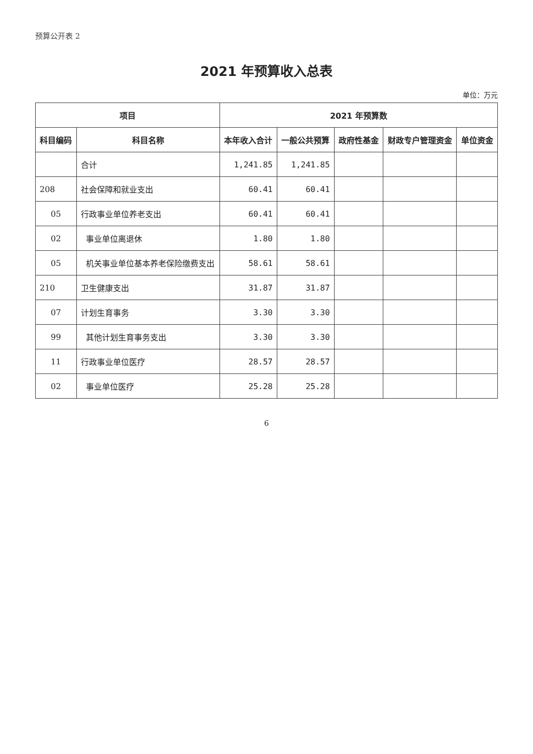预算公开表 2
2021 年预算收入总表
单位：万元
| 项目 | | 2021 年预算数 | | | | |
| --- | --- | --- | --- | --- | --- | --- |
| 科目编码 | 科目名称 | 本年收入合计 | 一般公共预算 | 政府性基金 | 财政专户管理资金 | 单位资金 |
| | 合计 | 1,241.85 | 1,241.85 | | | |
| 208 | 社会保障和就业支出 | 60.41 | 60.41 | | | |
| 05 | 行政事业单位养老支出 | 60.41 | 60.41 | | | |
| 02 | 事业单位离退休 | 1.80 | 1.80 | | | |
| 05 | 机关事业单位基本养老保险缴费支出 | 58.61 | 58.61 | | | |
| 210 | 卫生健康支出 | 31.87 | 31.87 | | | |
| 07 | 计划生育事务 | 3.30 | 3.30 | | | |
| 99 | 其他计划生育事务支出 | 3.30 | 3.30 | | | |
| 11 | 行政事业单位医疗 | 28.57 | 28.57 | | | |
| 02 | 事业单位医疗 | 25.28 | 25.28 | | | |
6